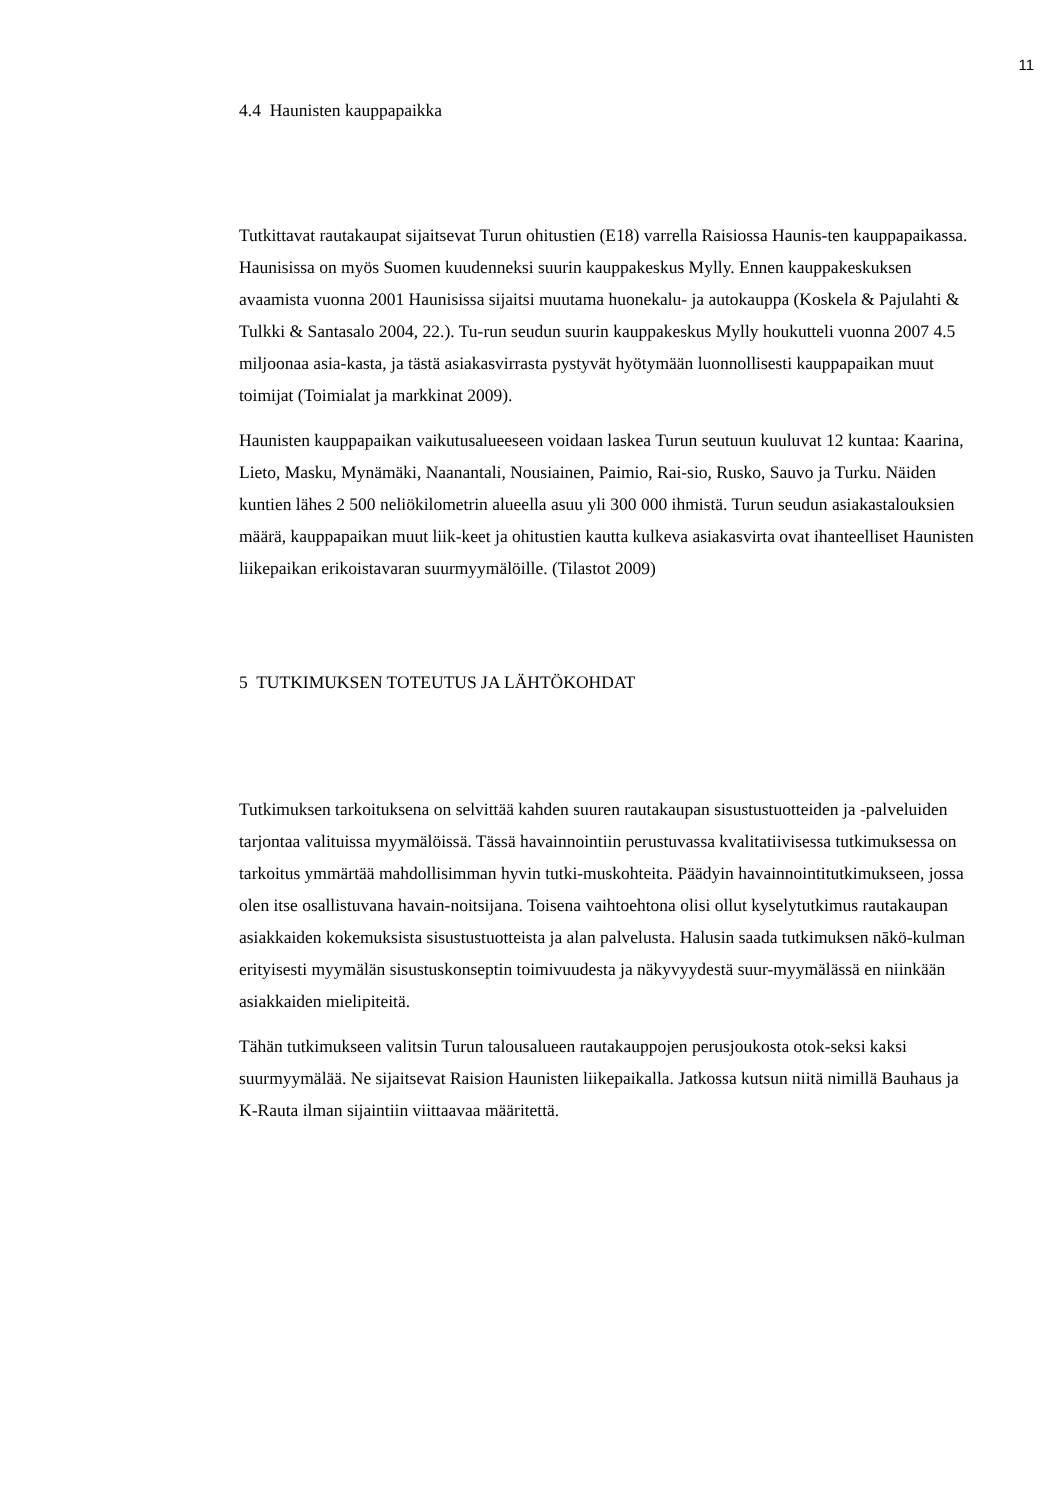11
4.4 Haunisten kauppapaikka
Tutkittavat rautakaupat sijaitsevat Turun ohitustien (E18) varrella Raisiossa Haunis-ten kauppapaikassa. Haunisissa on myös Suomen kuudenneksi suurin kauppakeskus Mylly. Ennen kauppakeskuksen avaamista vuonna 2001 Haunisissa sijaitsi muutama huonekalu- ja autokauppa (Koskela & Pajulahti & Tulkki & Santasalo 2004, 22.). Tu-run seudun suurin kauppakeskus Mylly houkutteli vuonna 2007 4.5 miljoonaa asia-kasta, ja tästä asiakasvirrasta pystyvät hyötymään luonnollisesti kauppapaikan muut toimijat (Toimialat ja markkinat 2009).
Haunisten kauppapaikan vaikutusalueeseen voidaan laskea Turun seutuun kuuluvat 12 kuntaa: Kaarina, Lieto, Masku, Mynämäki, Naanantali, Nousiainen, Paimio, Rai-sio, Rusko, Sauvo ja Turku. Näiden kuntien lähes 2 500 neliökilometrin alueella asuu yli 300 000 ihmistä. Turun seudun asiakastalouksien määrä, kauppapaikan muut liik-keet ja ohitustien kautta kulkeva asiakasvirta ovat ihanteelliset Haunisten liikepaikan erikoistavaran suurmyymälöille. (Tilastot 2009)
5 TUTKIMUKSEN TOTEUTUS JA LÄHTÖKOHDAT
Tutkimuksen tarkoituksena on selvittää kahden suuren rautakaupan sisustustuotteiden ja -palveluiden tarjontaa valituissa myymälöissä. Tässä havainnointiin perustuvassa kvalitatiivisessa tutkimuksessa on tarkoitus ymmärtää mahdollisimman hyvin tutki-muskohteita. Päädyin havainnointitutkimukseen, jossa olen itse osallistuvana havain-noitsijana. Toisena vaihtoehtona olisi ollut kyselytutkimus rautakaupan asiakkaiden kokemuksista sisustustuotteista ja alan palvelusta. Halusin saada tutkimuksen nākö-kulman erityisesti myymälän sisustuskonseptin toimivuudesta ja näkyvyydestä suur-myymälässä en niinkään asiakkaiden mielipiteitä.
Tähän tutkimukseen valitsin Turun talousalueen rautakauppojen perusjoukosta otok-seksi kaksi suurmyymälää. Ne sijaitsevat Raision Haunisten liikepaikalla. Jatkossa kutsun niitä nimillä Bauhaus ja K-Rauta ilman sijaintiin viittaavaa määritettä.